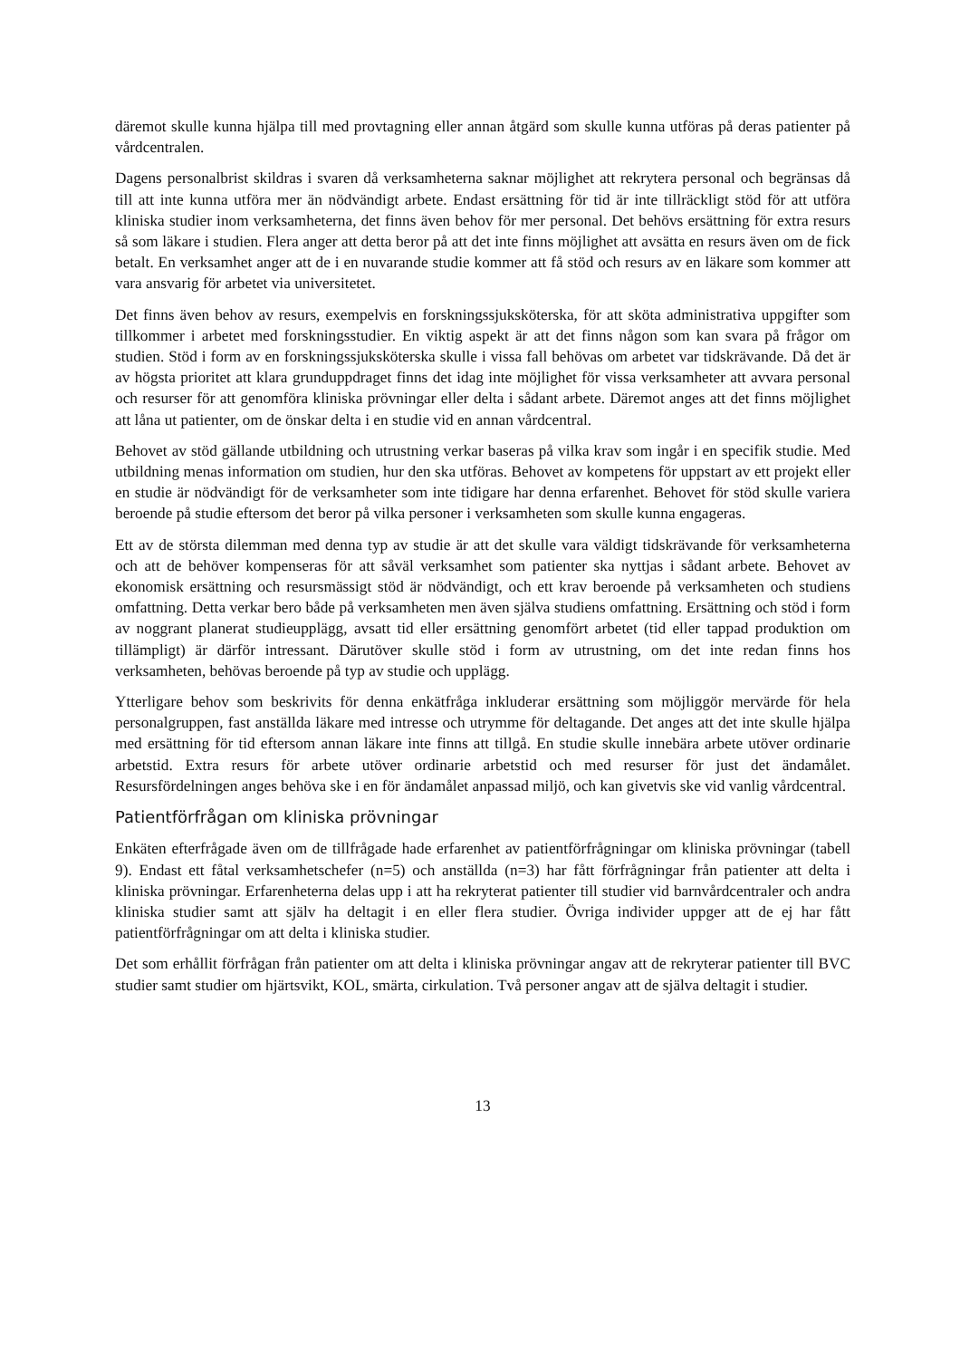däremot skulle kunna hjälpa till med provtagning eller annan åtgärd som skulle kunna utföras på deras patienter på vårdcentralen.
Dagens personalbrist skildras i svaren då verksamheterna saknar möjlighet att rekrytera personal och begränsas då till att inte kunna utföra mer än nödvändigt arbete. Endast ersättning för tid är inte tillräckligt stöd för att utföra kliniska studier inom verksamheterna, det finns även behov för mer personal. Det behövs ersättning för extra resurs så som läkare i studien. Flera anger att detta beror på att det inte finns möjlighet att avsätta en resurs även om de fick betalt. En verksamhet anger att de i en nuvarande studie kommer att få stöd och resurs av en läkare som kommer att vara ansvarig för arbetet via universitetet.
Det finns även behov av resurs, exempelvis en forskningssjuksköterska, för att sköta administrativa uppgifter som tillkommer i arbetet med forskningsstudier. En viktig aspekt är att det finns någon som kan svara på frågor om studien. Stöd i form av en forskningssjuksköterska skulle i vissa fall behövas om arbetet var tidskrävande. Då det är av högsta prioritet att klara grunduppdraget finns det idag inte möjlighet för vissa verksamheter att avvara personal och resurser för att genomföra kliniska prövningar eller delta i sådant arbete. Däremot anges att det finns möjlighet att låna ut patienter, om de önskar delta i en studie vid en annan vårdcentral.
Behovet av stöd gällande utbildning och utrustning verkar baseras på vilka krav som ingår i en specifik studie. Med utbildning menas information om studien, hur den ska utföras. Behovet av kompetens för uppstart av ett projekt eller en studie är nödvändigt för de verksamheter som inte tidigare har denna erfarenhet. Behovet för stöd skulle variera beroende på studie eftersom det beror på vilka personer i verksamheten som skulle kunna engageras.
Ett av de största dilemman med denna typ av studie är att det skulle vara väldigt tidskrävande för verksamheterna och att de behöver kompenseras för att såväl verksamhet som patienter ska nyttjas i sådant arbete. Behovet av ekonomisk ersättning och resursmässigt stöd är nödvändigt, och ett krav beroende på verksamheten och studiens omfattning. Detta verkar bero både på verksamheten men även själva studiens omfattning. Ersättning och stöd i form av noggrant planerat studieupplägg, avsatt tid eller ersättning genomfört arbetet (tid eller tappad produktion om tillämpligt) är därför intressant. Därutöver skulle stöd i form av utrustning, om det inte redan finns hos verksamheten, behövas beroende på typ av studie och upplägg.
Ytterligare behov som beskrivits för denna enkätfråga inkluderar ersättning som möjliggör mervärde för hela personalgruppen, fast anställda läkare med intresse och utrymme för deltagande. Det anges att det inte skulle hjälpa med ersättning för tid eftersom annan läkare inte finns att tillgå. En studie skulle innebära arbete utöver ordinarie arbetstid. Extra resurs för arbete utöver ordinarie arbetstid och med resurser för just det ändamålet. Resursfördelningen anges behöva ske i en för ändamålet anpassad miljö, och kan givetvis ske vid vanlig vårdcentral.
Patientförfrågan om kliniska prövningar
Enkäten efterfrågade även om de tillfrågade hade erfarenhet av patientförfrågningar om kliniska prövningar (tabell 9). Endast ett fåtal verksamhetschefer (n=5) och anställda (n=3) har fått förfrågningar från patienter att delta i kliniska prövningar. Erfarenheterna delas upp i att ha rekryterat patienter till studier vid barnvårdcentraler och andra kliniska studier samt att själv ha deltagit i en eller flera studier. Övriga individer uppger att de ej har fått patientförfrågningar om att delta i kliniska studier.
Det som erhållit förfrågan från patienter om att delta i kliniska prövningar angav att de rekryterar patienter till BVC studier samt studier om hjärtsvikt, KOL, smärta, cirkulation. Två personer angav att de själva deltagit i studier.
13